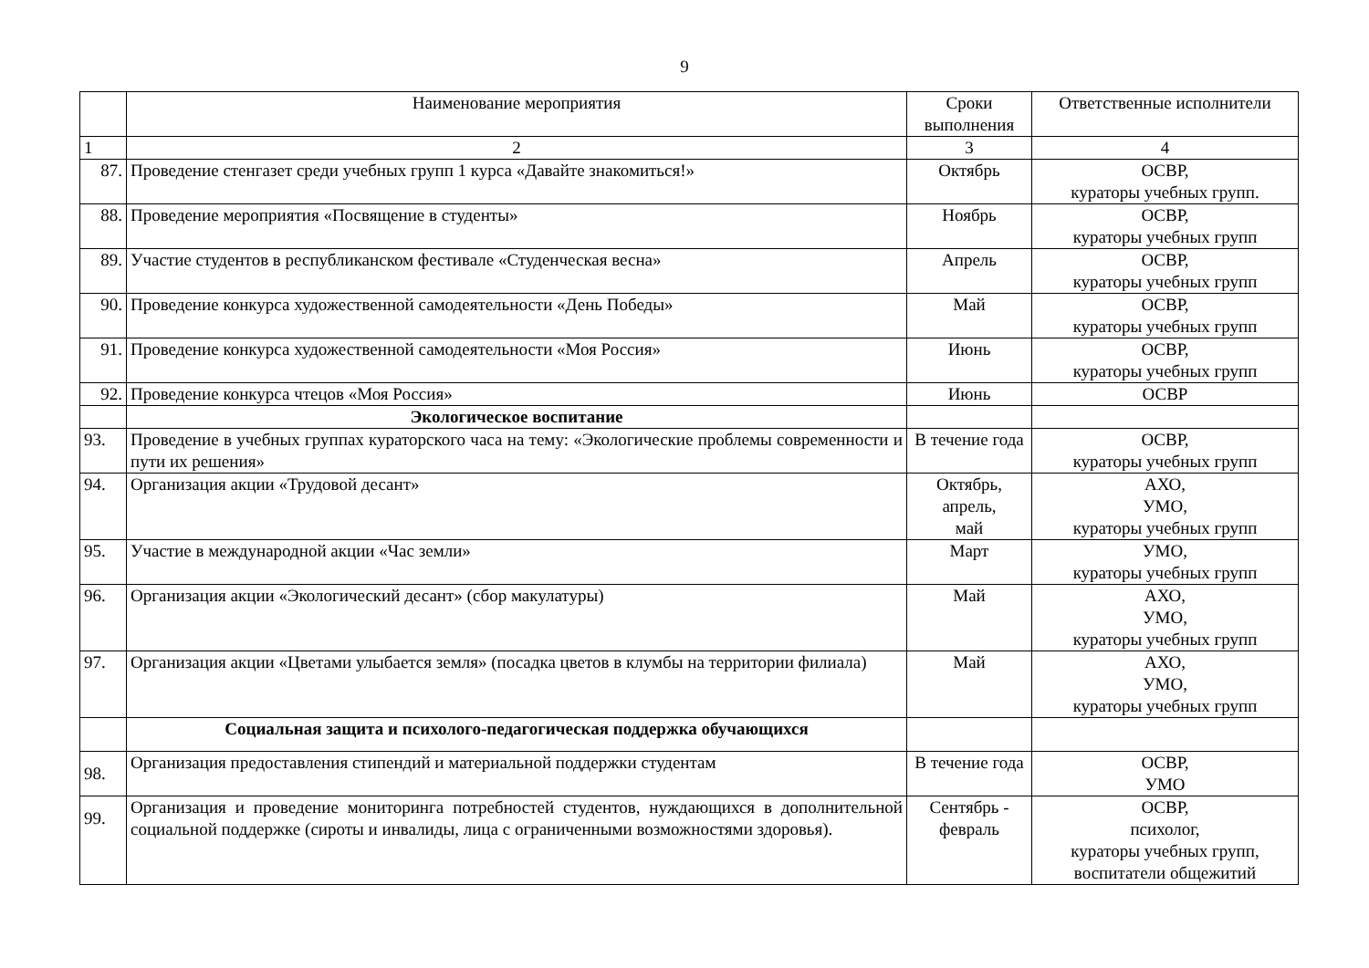9
| | Наименование мероприятия | Сроки выполнения | Ответственные исполнители |
| --- | --- | --- | --- |
| 1 | 2 | 3 | 4 |
| 87. | Проведение стенгазет среди учебных групп 1 курса «Давайте знакомиться!» | Октябрь | ОСВР, кураторы учебных групп. |
| 88. | Проведение мероприятия «Посвящение в студенты» | Ноябрь | ОСВР, кураторы учебных групп |
| 89. | Участие студентов в республиканском фестивале «Студенческая весна» | Апрель | ОСВР, кураторы учебных групп |
| 90. | Проведение конкурса художественной самодеятельности «День Победы» | Май | ОСВР, кураторы учебных групп |
| 91. | Проведение конкурса художественной самодеятельности «Моя Россия» | Июнь | ОСВР, кураторы учебных групп |
| 92. | Проведение конкурса чтецов «Моя Россия» | Июнь | ОСВР |
| | Экологическое воспитание | | |
| 93. | Проведение в учебных группах кураторского часа на тему: «Экологические проблемы современности и пути их решения» | В течение года | ОСВР, кураторы учебных групп |
| 94. | Организация акции «Трудовой десант» | Октябрь, апрель, май | АХО, УМО, кураторы учебных групп |
| 95. | Участие в международной акции «Час земли» | Март | УМО, кураторы учебных групп |
| 96. | Организация акции «Экологический десант» (сбор макулатуры) | Май | АХО, УМО, кураторы учебных групп |
| 97. | Организация акции «Цветами улыбается земля» (посадка цветов в клумбы на территории филиала) | Май | АХО, УМО, кураторы учебных групп |
| | Социальная защита и психолого-педагогическая поддержка обучающихся | | |
| 98. | Организация предоставления стипендий и материальной поддержки студентам | В течение года | ОСВР, УМО |
| 99. | Организация и проведение мониторинга потребностей студентов, нуждающихся в дополнительной социальной поддержке (сироты и инвалиды, лица с ограниченными возможностями здоровья). | Сентябрь - февраль | ОСВР, психолог, кураторы учебных групп, воспитатели общежитий |